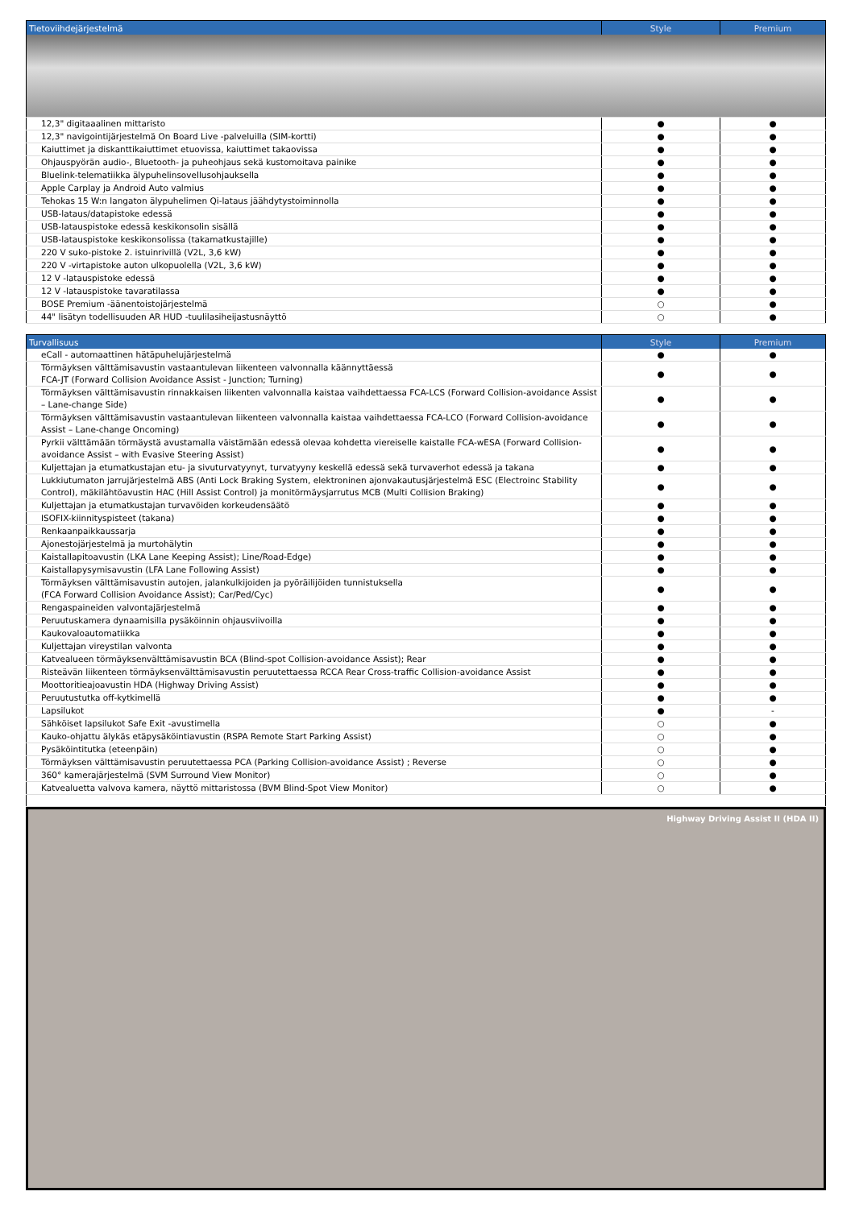| Tietoviihdejärjestelmä | Style | Premium |
| --- | --- | --- |
| 12,3" digitaaalinen mittaristo | ● | ● |
| 12,3" navigointijärjestelmä On Board Live -palveluilla (SIM-kortti) | ● | ● |
| Kaiuttimet ja diskanttikaiuttimet etuovissa, kaiuttimet takaovissa | ● | ● |
| Ohjauspyörän audio-, Bluetooth- ja puheohjaus sekä kustomoitava painike | ● | ● |
| Bluelink-telematiikka älypuhelinsovellusohjauksella | ● | ● |
| Apple Carplay ja Android Auto valmius | ● | ● |
| Tehokas 15 W:n langaton älypuhelimen Qi-lataus jäähdytystoiminnolla | ● | ● |
| USB-lataus/datapistoke edessä | ● | ● |
| USB-latauspistoke edessä keskikonsolin sisällä | ● | ● |
| USB-latauspistoke keskikonsolissa (takamatkustajille) | ● | ● |
| 220 V suko-pistoke 2. istuinrivillä (V2L, 3,6 kW) | ● | ● |
| 220 V -virtapistoke auton ulkopuolella (V2L, 3,6 kW) | ● | ● |
| 12 V -latauspistoke edessä | ● | ● |
| 12 V -latauspistoke tavaratilassa | ● | ● |
| BOSE Premium -äänentoistojärjestelmä | ○ | ● |
| 44" lisätyn todellisuuden AR HUD -tuulilasiheijastusnäyttö | ○ | ● |
| Turvallisuus | Style | Premium |
| --- | --- | --- |
| eCall - automaattinen hätäpuhelujärjestelmä | ● | ● |
| Törmäyksen välttämisavustin vastaantulevan liikenteen valvonnalla käännyttäessä FCA-JT (Forward Collision Avoidance Assist - Junction; Turning) | ● | ● |
| Törmäyksen välttämisavustin rinnakkaisen liikenten valvonnalla kaistaa vaihdettaessa FCA-LCS (Forward Collision-avoidance Assist – Lane-change Side) | ● | ● |
| Törmäyksen välttämisavustin vastaantulevan liikenteen valvonnalla kaistaa vaihdettaessa FCA-LCO (Forward Collision-avoidance Assist – Lane-change Oncoming) | ● | ● |
| Pyrkii välttämään törmäystä avustamalla väistämään edessä olevaa kohdetta viereiselle kaistalle FCA-wESA (Forward Collision-avoidance Assist – with Evasive Steering Assist) | ● | ● |
| Kuljettajan ja etumatkustajan etu- ja sivuturvatyynyt, turvatyyny keskellä edessä sekä turvaverhot edessä ja takana | ● | ● |
| Lukkiutumaton jarrujärjestelmä ABS (Anti Lock Braking System, elektroninen ajonvakautusjärjestelmä ESC (Electroinc Stability Control), mäkilähtöavustin HAC (Hill Assist Control) ja monitörmäysjarrutus MCB (Multi Collision Braking) | ● | ● |
| Kuljettajan ja etumatkustajan turvavöiden korkeudensäätö | ● | ● |
| ISOFIX-kiinnityspisteet (takana) | ● | ● |
| Renkaanpaikkaussarja | ● | ● |
| Ajonestojärjestelmä ja murtohälytin | ● | ● |
| Kaistallapitoavustin (LKA Lane Keeping Assist); Line/Road-Edge) | ● | ● |
| Kaistallapysymisavustin (LFA Lane Following Assist) | ● | ● |
| Törmäyksen välttämisavustin autojen, jalankulkijoiden ja pyöräilijöiden tunnistuksella (FCA Forward Collision Avoidance Assist); Car/Ped/Cyc) | ● | ● |
| Rengaspaineiden valvontajärjestelmä | ● | ● |
| Peruutuskamera dynaamisilla pysäköinnin ohjausviivoilla | ● | ● |
| Kaukovaloautomatiikka | ● | ● |
| Kuljettajan vireystilan valvonta | ● | ● |
| Katvealueen törmäyksenvälttämisavustin BCA (Blind-spot Collision-avoidance Assist); Rear | ● | ● |
| Risteävän liikenteen törmäyksenvälttämisavustin peruutettaessa RCCA Rear Cross-traffic Collision-avoidance Assist | ● | ● |
| Moottoritieajoavustin HDA (Highway Driving Assist) | ● | ● |
| Peruutustutka off-kytkimellä | ● | ● |
| Lapsilukot | ● | - |
| Sähköiset lapsilukot Safe Exit -avustimella | ○ | ● |
| Kauko-ohjattu älykäs etäpysäköintiavustin (RSPA Remote Start Parking Assist) | ○ | ● |
| Pysäköintitutka (eteenpäin) | ○ | ● |
| Törmäyksen välttämisavustin peruutettaessa PCA (Parking Collision-avoidance Assist) ; Reverse | ○ | ● |
| 360° kamerajärjestelmä (SVM Surround View Monitor) | ○ | ● |
| Katvealuetta valvova kamera, näyttö mittaristossa (BVM Blind-Spot View Monitor) | ○ | ● |
Highway Driving Assist II (HDA II)